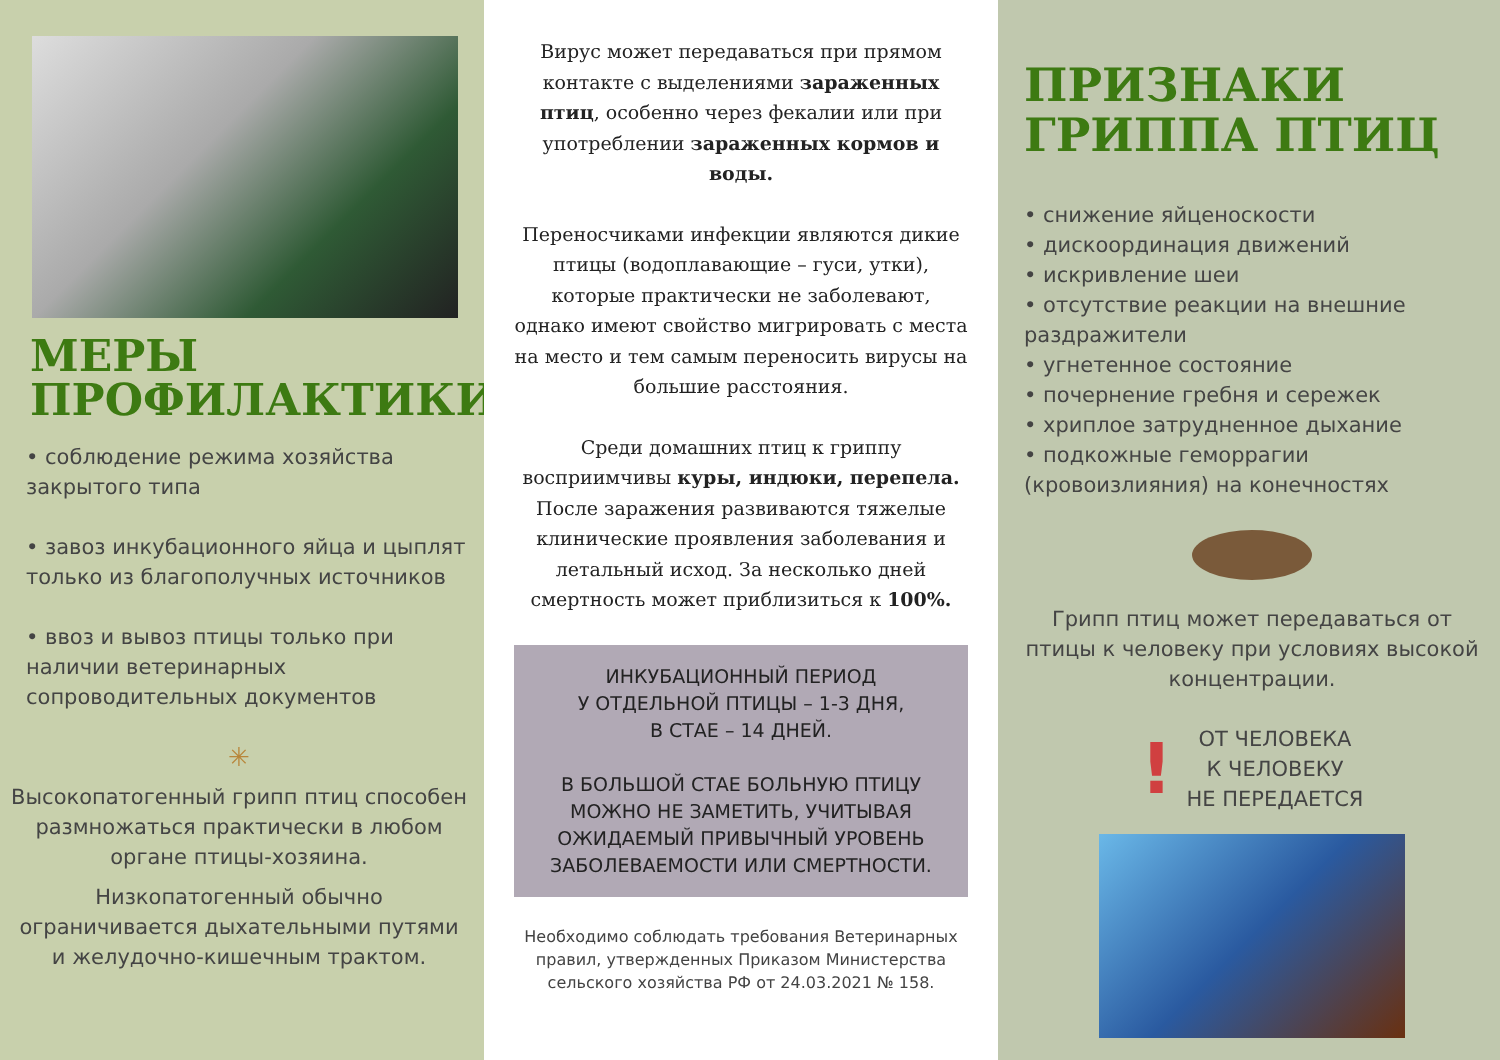МЕРЫ
ПРОФИЛАКТИКИ
• соблюдение режима хозяйства закрытого типа
• завоз инкубационного яйца и цыплят только из благополучных источников
• ввоз и вывоз птицы только при наличии ветеринарных сопроводительных документов
✳
Высокопатогенный грипп птиц способен размножаться практически в любом органе птицы-хозяина.
Низкопатогенный обычно ограничивается дыхательными путями и желудочно-кишечным трактом.
Вирус может передаваться при прямом контакте с выделениями зараженных птиц, особенно через фекалии или при употреблении зараженных кормов и воды.
Переносчиками инфекции являются дикие птицы (водоплавающие – гуси, утки), которые практически не заболевают, однако имеют свойство мигрировать с места на место и тем самым переносить вирусы на большие расстояния.
Среди домашних птиц к гриппу восприимчивы куры, индюки, перепела. После заражения развиваются тяжелые клинические проявления заболевания и летальный исход. За несколько дней смертность может приблизиться к 100%.
ИНКУБАЦИОННЫЙ ПЕРИОД
У ОТДЕЛЬНОЙ ПТИЦЫ – 1-3 ДНЯ,
В СТАЕ – 14 ДНЕЙ.
В БОЛЬШОЙ СТАЕ БОЛЬНУЮ ПТИЦУ МОЖНО НЕ ЗАМЕТИТЬ, УЧИТЫВАЯ ОЖИДАЕМЫЙ ПРИВЫЧНЫЙ УРОВЕНЬ ЗАБОЛЕВАЕМОСТИ ИЛИ СМЕРТНОСТИ.
Необходимо соблюдать требования Ветеринарных правил, утвержденных Приказом Министерства сельского хозяйства РФ от 24.03.2021 № 158.
ПРИЗНАКИ
ГРИППА ПТИЦ
• снижение яйценоскости
• дискоординация движений
• искривление шеи
• отсутствие реакции на внешние раздражители
• угнетенное состояние
• почернение гребня и сережек
• хриплое затрудненное дыхание
• подкожные геморрагии (кровоизлияния) на конечностях
Грипп птиц может передаваться от птицы к человеку при условиях высокой концентрации.
!
ОТ ЧЕЛОВЕКА
К ЧЕЛОВЕКУ
НЕ ПЕРЕДАЕТСЯ